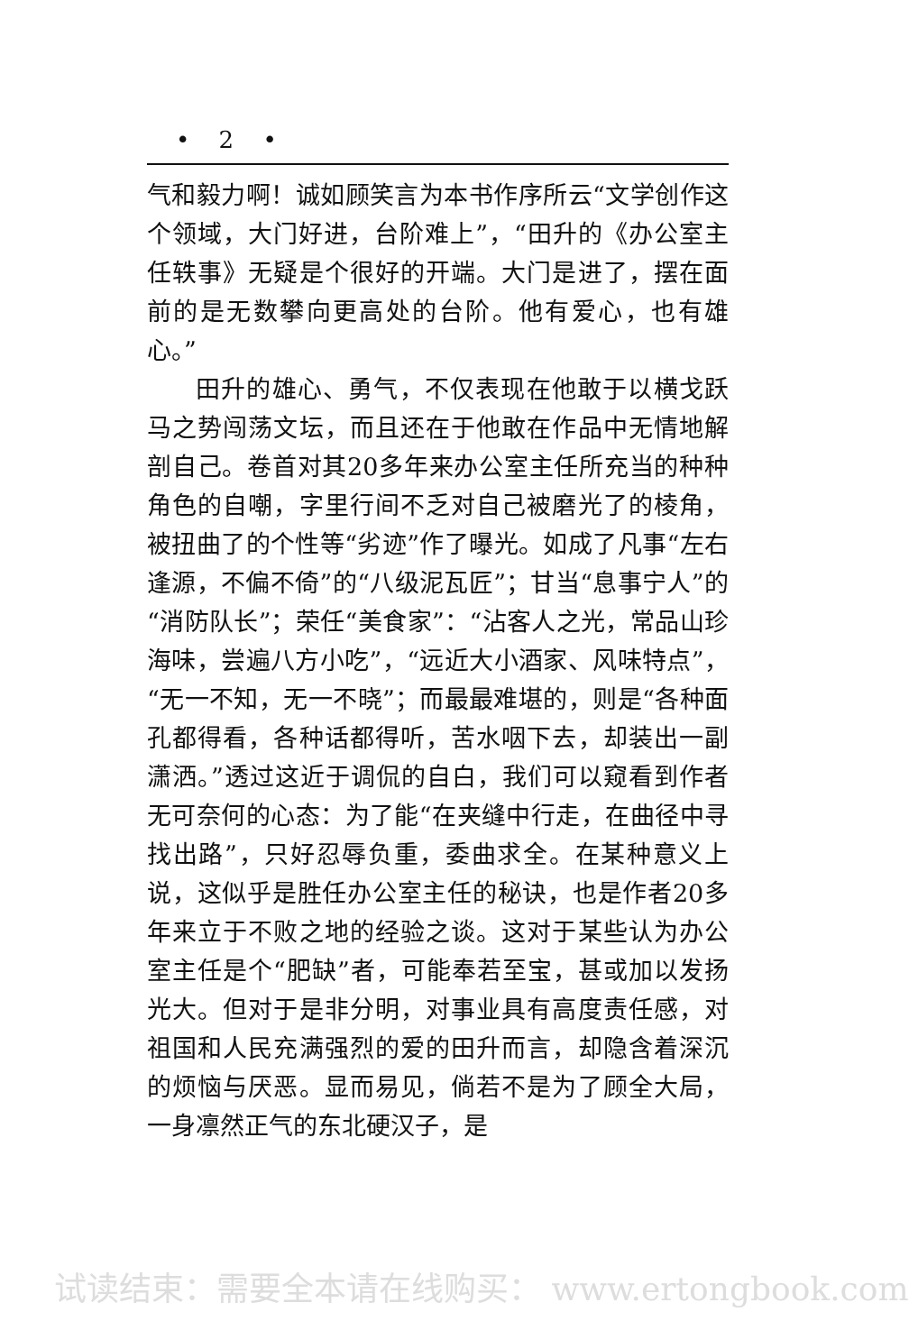• 2 •
气和毅力啊！诚如顾笑言为本书作序所云“文学创作这个领域，大门好进，台阶难上”，“田升的《办公室主任轶事》无疑是个很好的开端。大门是进了，摆在面前的是无数攀向更高处的台阶。他有爱心，也有雄心。”
田升的雄心、勇气，不仅表现在他敢于以横戈跃马之势闯荡文坛，而且还在于他敢在作品中无情地解剖自己。卷首对其20多年来办公室主任所充当的种种角色的自嘲，字里行间不乏对自己被磨光了的棱角，被扭曲了的个性等“劣迹”作了曝光。如成了凡事“左右逢源，不偏不倚”的“八级泥瓦匠”；甘当“息事宁人”的“消防队长”；荣任“美食家”：“沾客人之光，常品山珍海味，尝遍八方小吃”，“远近大小酒家、风味特点”，“无一不知，无一不晓”；而最最难堪的，则是“各种面孔都得看，各种话都得听，苦水咽下去，却装出一副潇洒。”透过这近于调侃的自白，我们可以窥看到作者无可奈何的心态：为了能“在夹缝中行走，在曲径中寻找出路”，只好忍辱负重，委曲求全。在某种意义上说，这似乎是胜任办公室主任的秘诀，也是作者20多年来立于不败之地的经验之谈。这对于某些认为办公室主任是个“肥缺”者，可能奉若至宝，甚或加以发扬光大。但对于是非分明，对事业具有高度责任感，对祖国和人民充满强烈的爱的田升而言，却隐含着深沉的烦恼与厌恶。显而易见，倘若不是为了顾全大局，一身凛然正气的东北硬汉子，是
试读结束：需要全本请在线购买： www.ertongbook.com